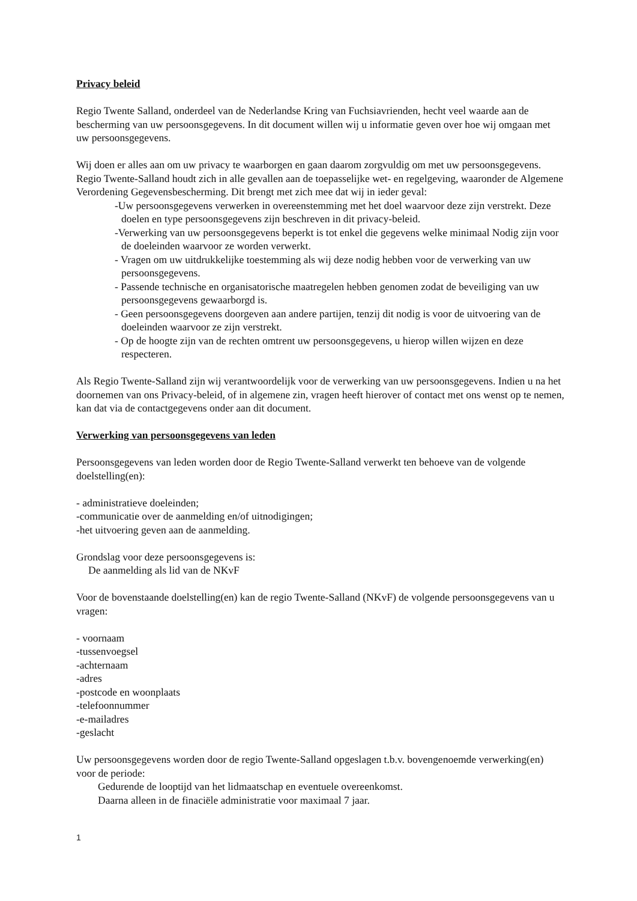Privacy beleid
Regio Twente Salland, onderdeel van de Nederlandse Kring van Fuchsiavrienden, hecht veel waarde aan de bescherming van uw persoonsgegevens. In dit document willen wij u informatie geven over hoe wij omgaan met uw persoonsgegevens.
Wij doen er alles aan om uw privacy te waarborgen en gaan daarom zorgvuldig om met uw persoonsgegevens. Regio Twente-Salland houdt zich in alle gevallen aan de toepasselijke wet- en regelgeving, waaronder de Algemene Verordening Gegevensbescherming. Dit brengt met zich mee dat wij in ieder geval:
-Uw persoonsgegevens verwerken in overeenstemming met het doel waarvoor deze zijn verstrekt. Deze doelen en type persoonsgegevens zijn beschreven in dit privacy-beleid.
-Verwerking van uw persoonsgegevens beperkt is tot enkel die gegevens welke minimaal Nodig zijn voor de doeleinden waarvoor ze worden verwerkt.
- Vragen om uw uitdrukkelijke toestemming als wij deze nodig hebben voor de verwerking van uw persoonsgegevens.
- Passende technische en organisatorische maatregelen hebben genomen zodat de beveiliging van uw persoonsgegevens gewaarborgd is.
- Geen persoonsgegevens doorgeven aan andere partijen, tenzij dit nodig is voor de uitvoering van de doeleinden waarvoor ze zijn verstrekt.
- Op de hoogte zijn van de rechten omtrent uw persoonsgegevens, u hierop willen wijzen en deze respecteren.
Als Regio Twente-Salland zijn wij verantwoordelijk voor de verwerking van uw persoonsgegevens. Indien u na het doornemen van ons Privacy-beleid, of in algemene zin, vragen heeft hierover of contact met ons wenst op te nemen, kan dat via de contactgegevens onder aan dit document.
Verwerking van persoonsgegevens van leden
Persoonsgegevens van leden worden door de Regio Twente-Salland verwerkt ten behoeve van de volgende doelstelling(en):
- administratieve doeleinden;
-communicatie over de aanmelding en/of uitnodigingen;
-het uitvoering geven aan de aanmelding.
Grondslag voor deze persoonsgegevens is:
De aanmelding als lid van de NKvF
Voor de bovenstaande doelstelling(en) kan de regio Twente-Salland (NKvF) de volgende persoonsgegevens van u vragen:
- voornaam
-tussenvoegsel
-achternaam
-adres
-postcode en woonplaats
-telefoonnummer
-e-mailadres
-geslacht
Uw persoonsgegevens worden door de regio Twente-Salland opgeslagen t.b.v. bovengenoemde verwerking(en) voor de periode:
Gedurende de looptijd van het lidmaatschap en eventuele overeenkomst.
Daarna alleen in de finaciële administratie voor maximaal 7 jaar.
1